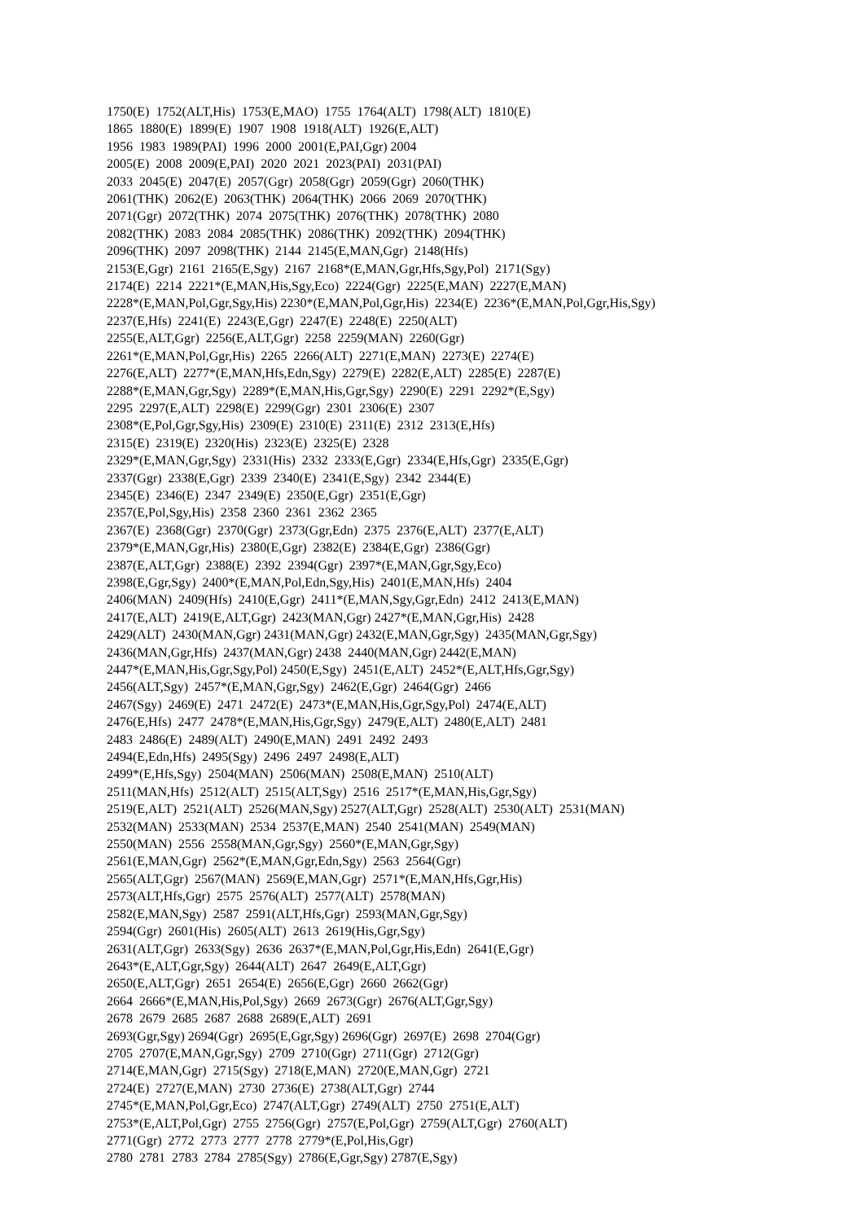1750(E) 1752(ALT,His) 1753(E,MAO) 1755 1764(ALT) 1798(ALT) 1810(E) 1865 1880(E) 1899(E) 1907 1908 1918(ALT) 1926(E,ALT) 1956 1983 1989(PAI) 1996 2000 2001(E,PAI,Ggr) 2004 2005(E) 2008 2009(E,PAI) 2020 2021 2023(PAI) 2031(PAI) 2033 2045(E) 2047(E) 2057(Ggr) 2058(Ggr) 2059(Ggr) 2060(THK) 2061(THK) 2062(E) 2063(THK) 2064(THK) 2066 2069 2070(THK) 2071(Ggr) 2072(THK) 2074 2075(THK) 2076(THK) 2078(THK) 2080 2082(THK) 2083 2084 2085(THK) 2086(THK) 2092(THK) 2094(THK) 2096(THK) 2097 2098(THK) 2144 2145(E,MAN,Ggr) 2148(Hfs) 2153(E,Ggr) 2161 2165(E,Sgy) 2167 2168*(E,MAN,Ggr,Hfs,Sgy,Pol) 2171(Sgy) 2174(E) 2214 2221*(E,MAN,His,Sgy,Eco) 2224(Ggr) 2225(E,MAN) 2227(E,MAN) 2228*(E,MAN,Pol,Ggr,Sgy,His) 2230*(E,MAN,Pol,Ggr,His) 2234(E) 2236*(E,MAN,Pol,Ggr,His,Sgy) 2237(E,Hfs) 2241(E) 2243(E,Ggr) 2247(E) 2248(E) 2250(ALT) 2255(E,ALT,Ggr) 2256(E,ALT,Ggr) 2258 2259(MAN) 2260(Ggr) 2261*(E,MAN,Pol,Ggr,His) 2265 2266(ALT) 2271(E,MAN) 2273(E) 2274(E) 2276(E,ALT) 2277*(E,MAN,Hfs,Edn,Sgy) 2279(E) 2282(E,ALT) 2285(E) 2287(E) 2288*(E,MAN,Ggr,Sgy) 2289*(E,MAN,His,Ggr,Sgy) 2290(E) 2291 2292*(E,Sgy) 2295 2297(E,ALT) 2298(E) 2299(Ggr) 2301 2306(E) 2307 2308*(E,Pol,Ggr,Sgy,His) 2309(E) 2310(E) 2311(E) 2312 2313(E,Hfs) 2315(E) 2319(E) 2320(His) 2323(E) 2325(E) 2328 2329*(E,MAN,Ggr,Sgy) 2331(His) 2332 2333(E,Ggr) 2334(E,Hfs,Ggr) 2335(E,Ggr) 2337(Ggr) 2338(E,Ggr) 2339 2340(E) 2341(E,Sgy) 2342 2344(E) 2345(E) 2346(E) 2347 2349(E) 2350(E,Ggr) 2351(E,Ggr) 2357(E,Pol,Sgy,His) 2358 2360 2361 2362 2365 2367(E) 2368(Ggr) 2370(Ggr) 2373(Ggr,Edn) 2375 2376(E,ALT) 2377(E,ALT) 2379*(E,MAN,Ggr,His) 2380(E,Ggr) 2382(E) 2384(E,Ggr) 2386(Ggr) 2387(E,ALT,Ggr) 2388(E) 2392 2394(Ggr) 2397*(E,MAN,Ggr,Sgy,Eco) 2398(E,Ggr,Sgy) 2400*(E,MAN,Pol,Edn,Sgy,His) 2401(E,MAN,Hfs) 2404 2406(MAN) 2409(Hfs) 2410(E,Ggr) 2411*(E,MAN,Sgy,Ggr,Edn) 2412 2413(E,MAN) 2417(E,ALT) 2419(E,ALT,Ggr) 2423(MAN,Ggr) 2427*(E,MAN,Ggr,His) 2428 2429(ALT) 2430(MAN,Ggr) 2431(MAN,Ggr) 2432(E,MAN,Ggr,Sgy) 2435(MAN,Ggr,Sgy) 2436(MAN,Ggr,Hfs) 2437(MAN,Ggr) 2438 2440(MAN,Ggr) 2442(E,MAN) 2447*(E,MAN,His,Ggr,Sgy,Pol) 2450(E,Sgy) 2451(E,ALT) 2452*(E,ALT,Hfs,Ggr,Sgy) 2456(ALT,Sgy) 2457*(E,MAN,Ggr,Sgy) 2462(E,Ggr) 2464(Ggr) 2466 2467(Sgy) 2469(E) 2471 2472(E) 2473*(E,MAN,His,Ggr,Sgy,Pol) 2474(E,ALT) 2476(E,Hfs) 2477 2478*(E,MAN,His,Ggr,Sgy) 2479(E,ALT) 2480(E,ALT) 2481 2483 2486(E) 2489(ALT) 2490(E,MAN) 2491 2492 2493 2494(E,Edn,Hfs) 2495(Sgy) 2496 2497 2498(E,ALT) 2499*(E,Hfs,Sgy) 2504(MAN) 2506(MAN) 2508(E,MAN) 2510(ALT) 2511(MAN,Hfs) 2512(ALT) 2515(ALT,Sgy) 2516 2517*(E,MAN,His,Ggr,Sgy) 2519(E,ALT) 2521(ALT) 2526(MAN,Sgy) 2527(ALT,Ggr) 2528(ALT) 2530(ALT) 2531(MAN) 2532(MAN) 2533(MAN) 2534 2537(E,MAN) 2540 2541(MAN) 2549(MAN) 2550(MAN) 2556 2558(MAN,Ggr,Sgy) 2560*(E,MAN,Ggr,Sgy) 2561(E,MAN,Ggr) 2562*(E,MAN,Ggr,Edn,Sgy) 2563 2564(Ggr) 2565(ALT,Ggr) 2567(MAN) 2569(E,MAN,Ggr) 2571*(E,MAN,Hfs,Ggr,His) 2573(ALT,Hfs,Ggr) 2575 2576(ALT) 2577(ALT) 2578(MAN) 2582(E,MAN,Sgy) 2587 2591(ALT,Hfs,Ggr) 2593(MAN,Ggr,Sgy) 2594(Ggr) 2601(His) 2605(ALT) 2613 2619(His,Ggr,Sgy) 2631(ALT,Ggr) 2633(Sgy) 2636 2637*(E,MAN,Pol,Ggr,His,Edn) 2641(E,Ggr) 2643*(E,ALT,Ggr,Sgy) 2644(ALT) 2647 2649(E,ALT,Ggr) 2650(E,ALT,Ggr) 2651 2654(E) 2656(E,Ggr) 2660 2662(Ggr) 2664 2666*(E,MAN,His,Pol,Sgy) 2669 2673(Ggr) 2676(ALT,Ggr,Sgy) 2678 2679 2685 2687 2688 2689(E,ALT) 2691 2693(Ggr,Sgy) 2694(Ggr) 2695(E,Ggr,Sgy) 2696(Ggr) 2697(E) 2698 2704(Ggr) 2705 2707(E,MAN,Ggr,Sgy) 2709 2710(Ggr) 2711(Ggr) 2712(Ggr) 2714(E,MAN,Ggr) 2715(Sgy) 2718(E,MAN) 2720(E,MAN,Ggr) 2721 2724(E) 2727(E,MAN) 2730 2736(E) 2738(ALT,Ggr) 2744 2745*(E,MAN,Pol,Ggr,Eco) 2747(ALT,Ggr) 2749(ALT) 2750 2751(E,ALT) 2753*(E,ALT,Pol,Ggr) 2755 2756(Ggr) 2757(E,Pol,Ggr) 2759(ALT,Ggr) 2760(ALT) 2771(Ggr) 2772 2773 2777 2778 2779*(E,Pol,His,Ggr) 2780 2781 2783 2784 2785(Sgy) 2786(E,Ggr,Sgy) 2787(E,Sgy)